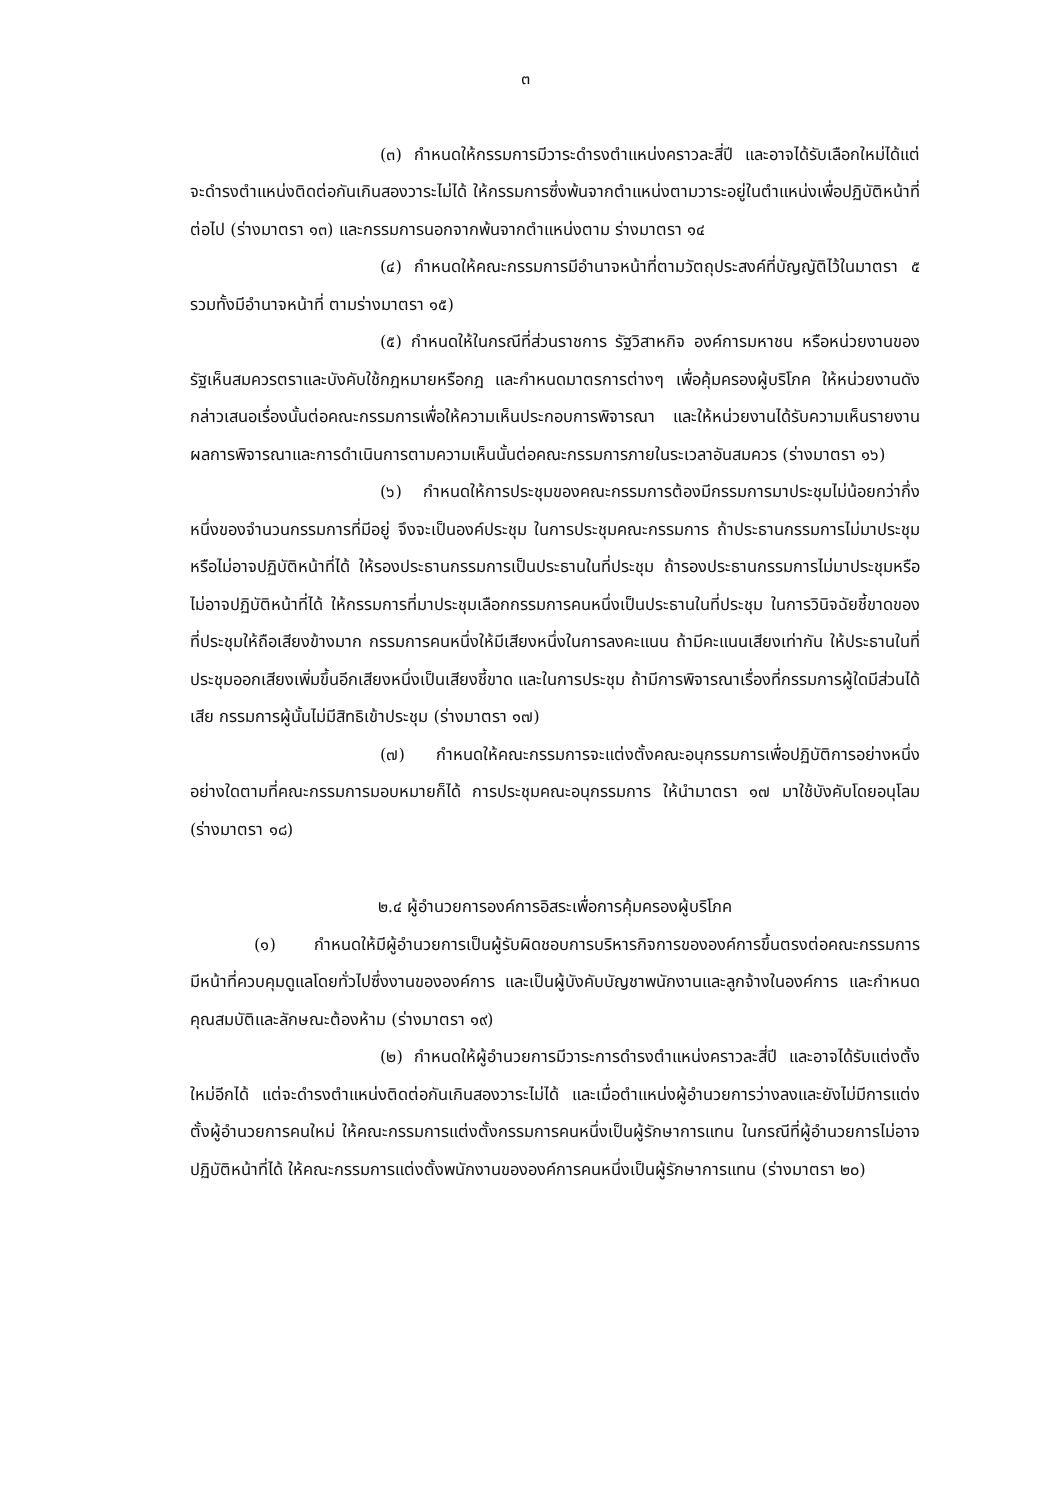๓
(๓) กำหนดให้กรรมการมีวาระดำรงตำแหน่งคราวละสี่ปี และอาจได้รับเลือกใหม่ได้แต่จะดำรงตำแหน่งติดต่อกันเกินสองวาระไม่ได้ ให้กรรมการซึ่งพ้นจากตำแหน่งตามวาระอยู่ในตำแหน่งเพื่อปฏิบัติหน้าที่ต่อไป (ร่างมาตรา ๑๓) และกรรมการนอกจากพ้นจากตำแหน่งตาม ร่างมาตรา ๑๔
(๔) กำหนดให้คณะกรรมการมีอำนาจหน้าที่ตามวัตถุประสงค์ที่บัญญัติไว้ในมาตรา ๕ รวมทั้งมีอำนาจหน้าที่ ตามร่างมาตรา ๑๕)
(๕) กำหนดให้ในกรณีที่ส่วนราชการ รัฐวิสาหกิจ องค์การมหาชน หรือหน่วยงานของรัฐเห็นสมควรตราและบังคับใช้กฎหมายหรือกฎ และกำหนดมาตรการต่างๆ เพื่อคุ้มครองผู้บริโภค ให้หน่วยงานดังกล่าวเสนอเรื่องนั้นต่อคณะกรรมการเพื่อให้ความเห็นประกอบการพิจารณา และให้หน่วยงานได้รับความเห็นรายงานผลการพิจารณาและการดำเนินการตามความเห็นนั้นต่อคณะกรรมการภายในระเวลาอันสมควร (ร่างมาตรา ๑๖)
(๖) กำหนดให้การประชุมของคณะกรรมการต้องมีกรรมการมาประชุมไม่น้อยกว่ากึ่งหนึ่งของจำนวนกรรมการที่มีอยู่ จึงจะเป็นองค์ประชุม ในการประชุมคณะกรรมการ ถ้าประธานกรรมการไม่มาประชุมหรือไม่อาจปฏิบัติหน้าที่ได้ ให้รองประธานกรรมการเป็นประธานในที่ประชุม ถ้ารองประธานกรรมการไม่มาประชุมหรือไม่อาจปฏิบัติหน้าที่ได้ ให้กรรมการที่มาประชุมเลือกกรรมการคนหนึ่งเป็นประธานในที่ประชุม ในการวินิจฉัยชี้ขาดของที่ประชุมให้ถือเสียงข้างมาก กรรมการคนหนึ่งให้มีเสียงหนึ่งในการลงคะแนน ถ้ามีคะแนนเสียงเท่ากัน ให้ประธานในที่ประชุมออกเสียงเพิ่มขึ้นอีกเสียงหนึ่งเป็นเสียงชี้ขาด และในการประชุม ถ้ามีการพิจารณาเรื่องที่กรรมการผู้ใดมีส่วนได้เสีย กรรมการผู้นั้นไม่มีสิทธิเข้าประชุม (ร่างมาตรา ๑๗)
(๗) กำหนดให้คณะกรรมการจะแต่งตั้งคณะอนุกรรมการเพื่อปฏิบัติการอย่างหนึ่งอย่างใดตามที่คณะกรรมการมอบหมายก็ได้ การประชุมคณะอนุกรรมการ ให้นำมาตรา ๑๗ มาใช้บังคับโดยอนุโลม (ร่างมาตรา ๑๘)
๒.๔ ผู้อำนวยการองค์การอิสระเพื่อการคุ้มครองผู้บริโภค
(๑) กำหนดให้มีผู้อำนวยการเป็นผู้รับผิดชอบการบริหารกิจการขององค์การขึ้นตรงต่อคณะกรรมการ มีหน้าที่ควบคุมดูแลโดยทั่วไปซึ่งงานขององค์การ และเป็นผู้บังคับบัญชาพนักงานและลูกจ้างในองค์การ และกำหนดคุณสมบัติและลักษณะต้องห้าม (ร่างมาตรา ๑๙)
(๒) กำหนดให้ผู้อำนวยการมีวาระการดำรงตำแหน่งคราวละสี่ปี และอาจได้รับแต่งตั้งใหม่อีกได้ แต่จะดำรงตำแหน่งติดต่อกันเกินสองวาระไม่ได้ และเมื่อตำแหน่งผู้อำนวยการว่างลงและยังไม่มีการแต่งตั้งผู้อำนวยการคนใหม่ ให้คณะกรรมการแต่งตั้งกรรมการคนหนึ่งเป็นผู้รักษาการแทน ในกรณีที่ผู้อำนวยการไม่อาจปฏิบัติหน้าที่ได้ ให้คณะกรรมการแต่งตั้งพนักงานขององค์การคนหนึ่งเป็นผู้รักษาการแทน (ร่างมาตรา ๒๐)